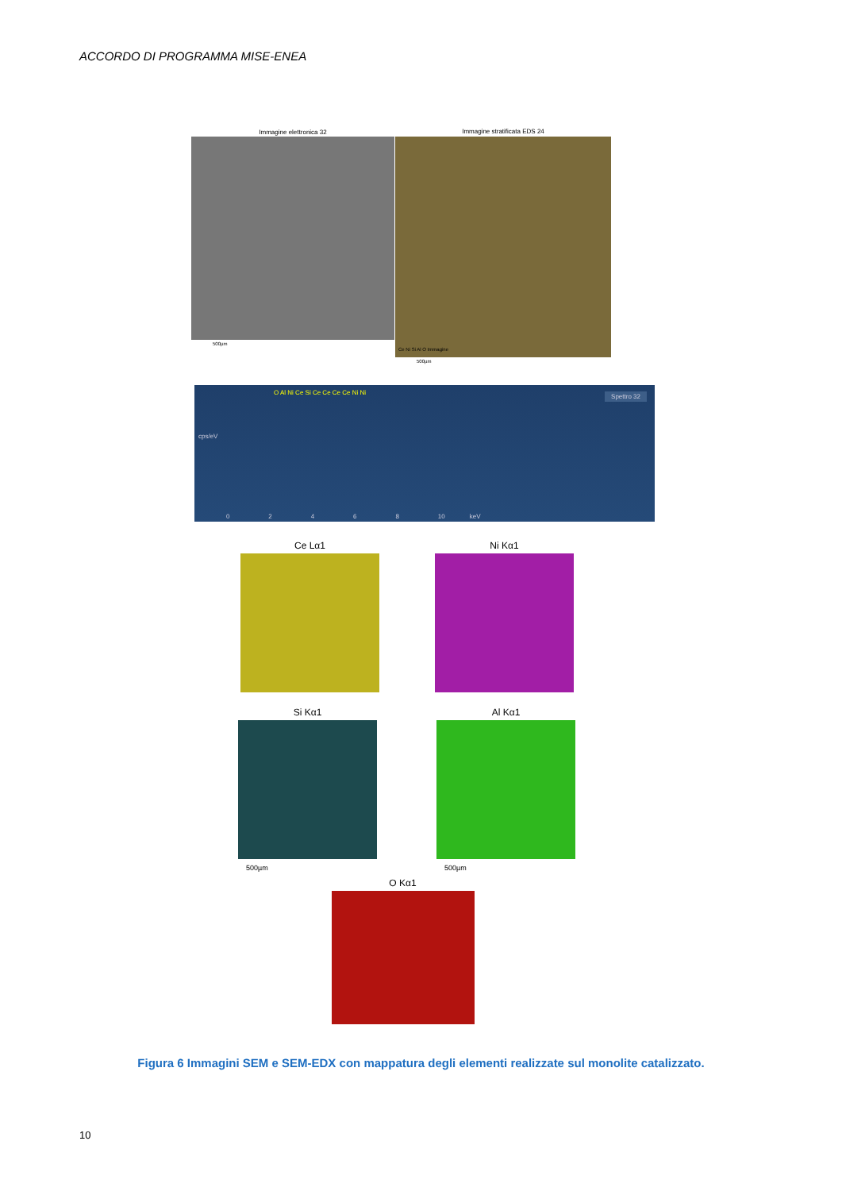ACCORDO DI PROGRAMMA MISE-ENEA
Immagine elettronica 32 Immagine stratificata EDS 24
500µm
Ce Ni Si Al O Immagine
500µm
Spettro 32
cps/eV
O Al Ni Ce Si Ce Ce Ce Ce Ni Ni
0 2 4 6 8 10 keV
Ce Lα1 Ni Kα1
Si Kα1 Al Kα1
500µm 500µm
O Kα1
Figura 6 Immagini SEM e SEM-EDX con mappatura degli elementi realizzate sul monolite catalizzato.
10